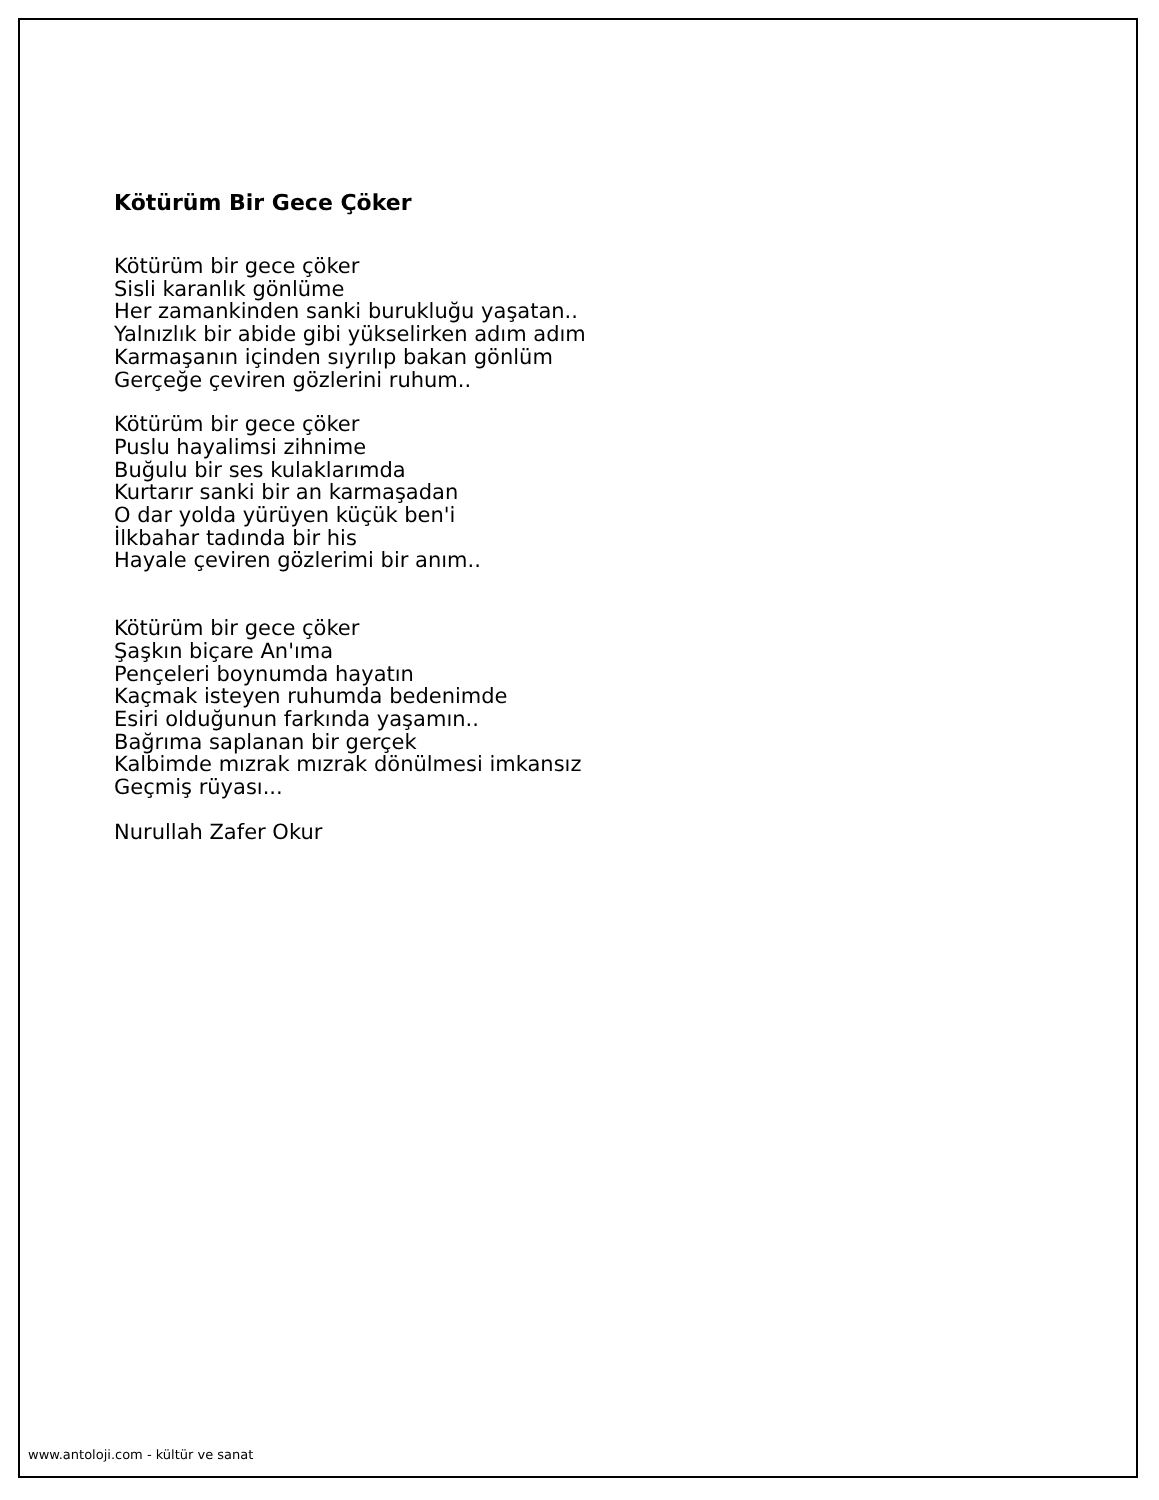Kötürüm Bir Gece Çöker
Kötürüm bir gece çöker
Sisli karanlık gönlüme
Her zamankinden sanki burukluğu yaşatan..
Yalnızlık bir abide gibi yükselirken adım adım
Karmaşanın içinden sıyrılıp bakan gönlüm
Gerçeğe çeviren gözlerini ruhum..
Kötürüm bir gece çöker
Puslu hayalimsi zihnime
Buğulu bir ses kulaklarımda
Kurtarır sanki bir an karmaşadan
O dar yolda yürüyen küçük ben'i
İlkbahar tadında bir his
Hayale çeviren gözlerimi bir anım..
Kötürüm bir gece çöker
Şaşkın biçare An'ıma
Pençeleri boynumda hayatın
Kaçmak isteyen ruhumda bedenimde
Esiri olduğunun farkında yaşamın..
Bağrıma saplanan bir gerçek
Kalbimde mızrak mızrak dönülmesi imkansız
Geçmiş rüyası...
Nurullah Zafer Okur
www.antoloji.com - kültür ve sanat